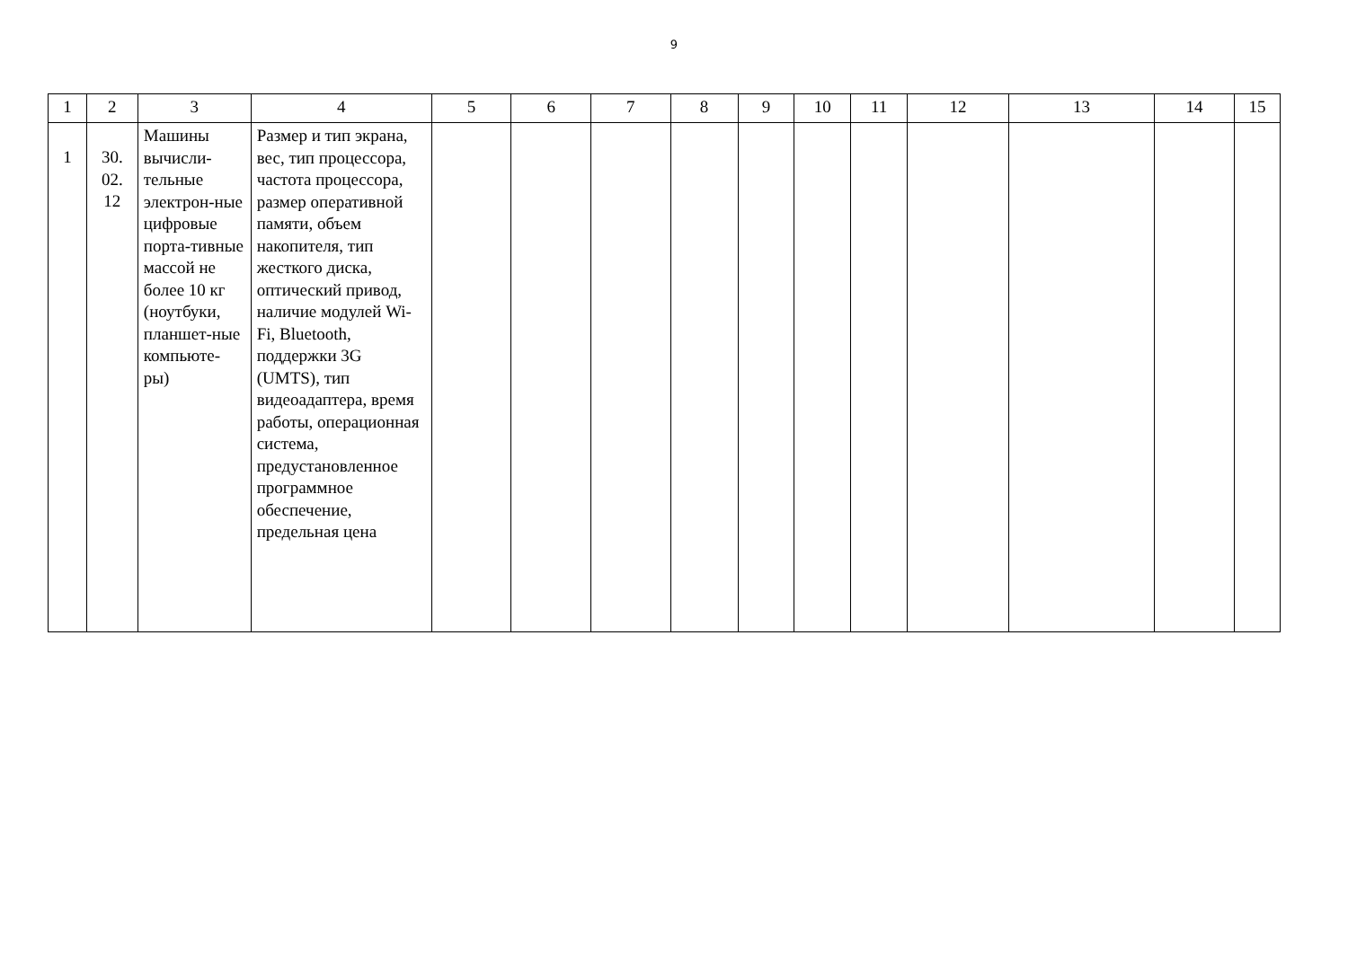9
| 1 | 2 | 3 | 4 | 5 | 6 | 7 | 8 | 9 | 10 | 11 | 12 | 13 | 14 | 15 |
| --- | --- | --- | --- | --- | --- | --- | --- | --- | --- | --- | --- | --- | --- | --- |
| 1 | 30. 02. 12 | Машины вычисли-тельные электрон-ные цифровые порта-тивные массой не более 10 кг (ноутбуки, планшет-ные компьюте-ры) | Размер и тип экрана, вес, тип процессора, частота процессора, размер оперативной памяти, объем накопителя, тип жесткого диска, оптический привод, наличие модулей Wi-Fi, Bluetooth, поддержки 3G (UMTS), тип видеоадаптера, время работы, операционная система, предустановленное программное обеспечение, предельная цена | | | | | | | | | | | |